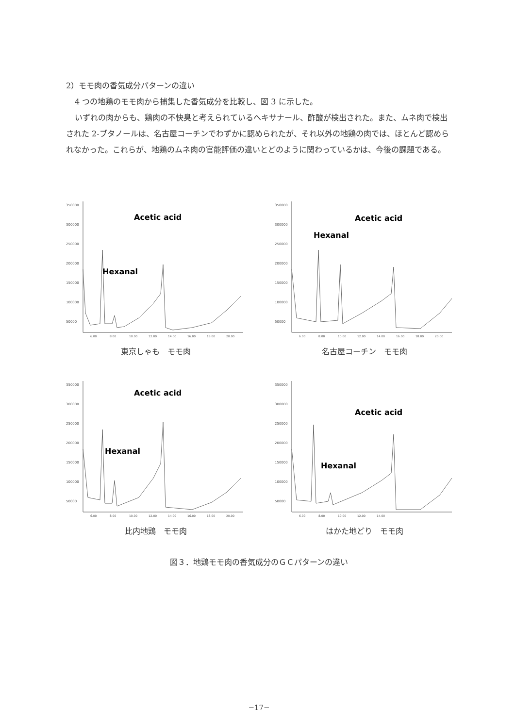2）モモ肉の香気成分パターンの違い
4 つの地鶏のモモ肉から捕集した香気成分を比較し、図 3 に示した。
いずれの肉からも、鶏肉の不快臭と考えられているヘキサナール、酢酸が検出された。また、ムネ肉で検出された 2-ブタノールは、名古屋コーチンでわずかに認められたが、それ以外の地鶏の肉では、ほとんど認められなかった。これらが、地鶏のムネ肉の官能評価の違いとどのように関わっているかは、今後の課題である。
350000
300000
250000
200000
150000
100000
50000
Acetic acid
Hexanal
6.00
8.00
10.00
12.00
14.00
16.00
18.00
20.00
東京しゃも　モモ肉
350000
300000
250000
200000
150000
100000
50000
Acetic acid
Hexanal
6.00
8.00
10.00
12.00
14.00
16.00
18.00
20.00
名古屋コーチン　モモ肉
350000
300000
250000
200000
150000
100000
50000
Acetic acid
Hexanal
6.00
8.00
10.00
12.00
14.00
16.00
18.00
20.00
比内地鶏　モモ肉
350000
300000
250000
200000
150000
100000
50000
Acetic acid
Hexanal
6.00
8.00
10.00
12.00
14.00
はかた地どり　モモ肉
図３．地鶏モモ肉の香気成分のＧＣパターンの違い
−17−